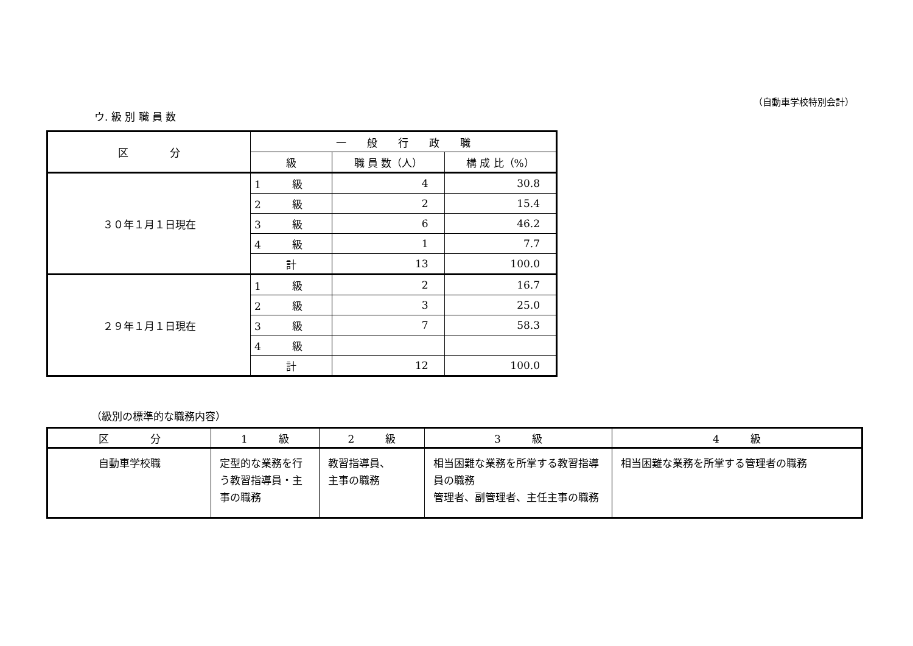（自動車学校特別会計）
ウ. 級 別 職 員 数
| 区 分 | 一 般 行 政 職 | | |
| --- | --- | --- | --- |
| | 級 | 職 員 数（人） | 構 成 比（%） |
| ３０年１月１日現在 | 1 級 | 4 | 30.8 |
| | 2 級 | 2 | 15.4 |
| | 3 級 | 6 | 46.2 |
| | 4 級 | 1 | 7.7 |
| | 計 | 13 | 100.0 |
| ２９年１月１日現在 | 1 級 | 2 | 16.7 |
| | 2 級 | 3 | 25.0 |
| | 3 級 | 7 | 58.3 |
| | 4 級 | | |
| | 計 | 12 | 100.0 |
（級別の標準的な職務内容）
| 区 分 | 1 級 | 2 級 | 3 級 | 4 級 |
| --- | --- | --- | --- | --- |
| 自動車学校職 | 定型的な業務を行う教習指導員・主事の職務 | 教習指導員、 主事の職務 | 相当困難な業務を所掌する教習指導員の職務 管理者、副管理者、主任主事の職務 | 相当困難な業務を所掌する管理者の職務 |